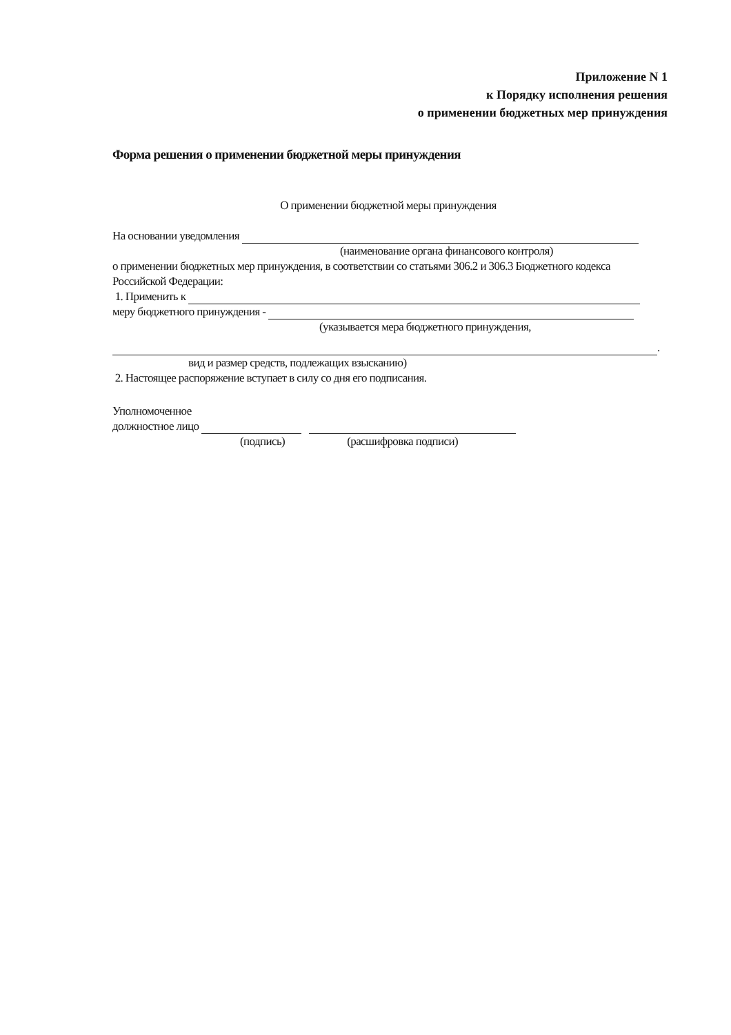Приложение N 1
к Порядку исполнения решения
о применении бюджетных мер принуждения
Форма решения о применении бюджетной меры принуждения
О применении бюджетной меры принуждения
На основании уведомления
(наименование органа финансового контроля)
о применении бюджетных мер принуждения, в соответствии со статьями 306.2 и 306.3 Бюджетного кодекса Российской Федерации:
1. Применить к
меру бюджетного принуждения -
(указывается мера бюджетного принуждения,
.
вид и размер средств, подлежащих взысканию)
2. Настоящее распоряжение вступает в силу со дня его подписания.
Уполномоченное
должностное лицо
(подпись) (расшифровка подписи)